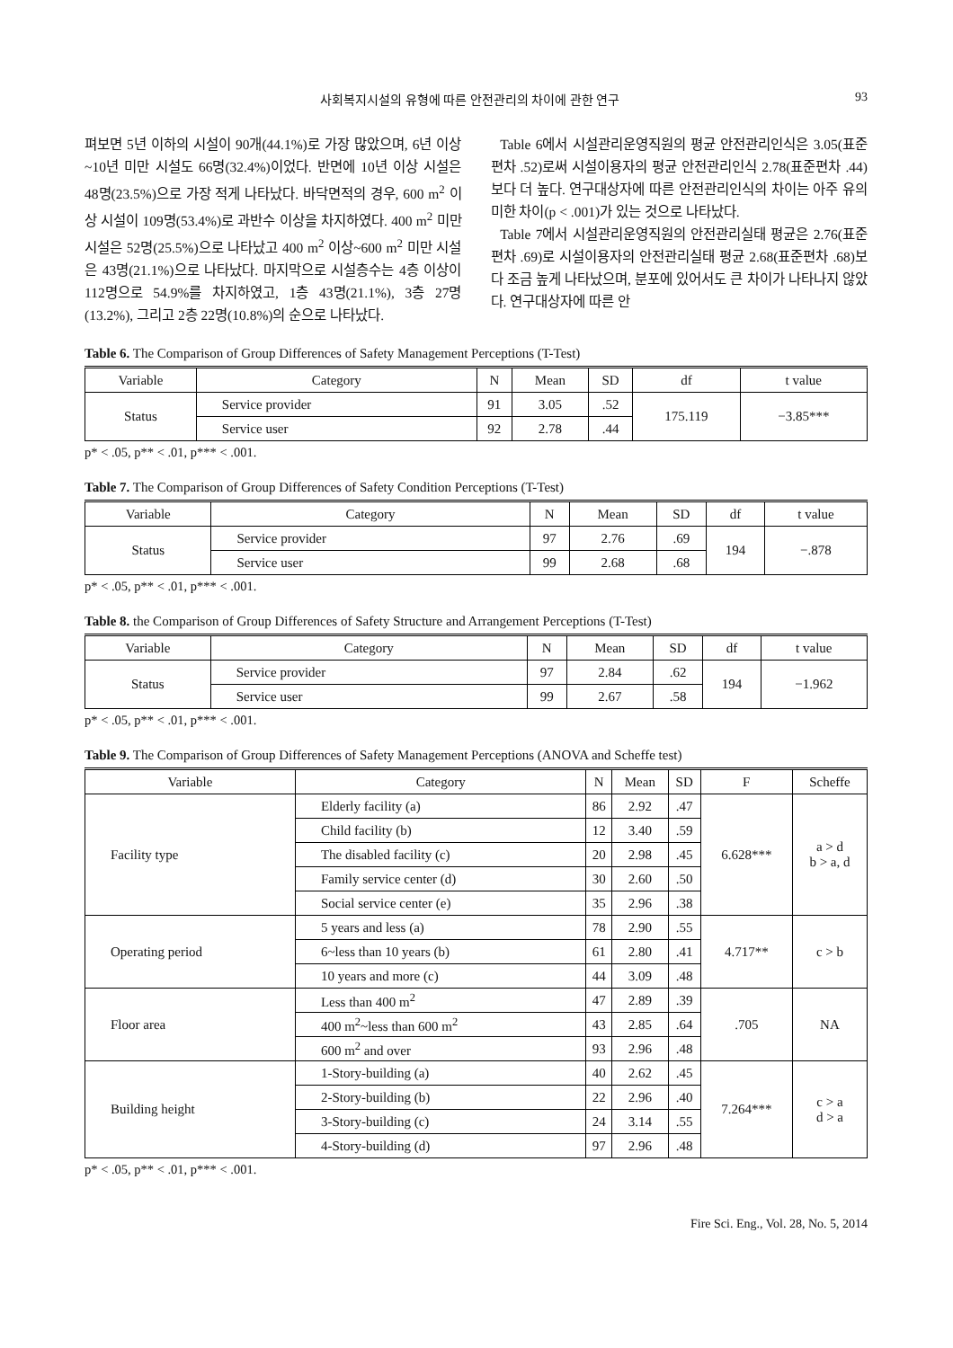사회복지시설의 유형에 따른 안전관리의 차이에 관한 연구 93
펴보면 5년 이하의 시설이 90개(44.1%)로 가장 많았으며, 6년 이상~10년 미만 시설도 66명(32.4%)이었다. 반면에 10년 이상 시설은 48명(23.5%)으로 가장 적게 나타났다. 바닥면적의 경우, 600 m<sup>2</sup> 이상 시설이 109명(53.4%)로 과반수 이상을 차지하였다. 400 m<sup>2</sup> 미만 시설은 52명(25.5%)으로 나타났고 400 m<sup>2</sup> 이상~600 m<sup>2</sup> 미만 시설은 43명(21.1%)으로 나타났다. 마지막으로 시설층수는 4층 이상이 112명으로 54.9%를 차지하였고, 1층 43명(21.1%), 3층 27명(13.2%), 그리고 2층 22명(10.8%)의 순으로 나타났다.
Table 6에서 시설관리운영직원의 평균 안전관리인식은 3.05(표준편차 .52)로써 시설이용자의 평균 안전관리인식 2.78(표준편차 .44)보다 더 높다. 연구대상자에 따른 안전관리인식의 차이는 아주 유의미한 차이(p < .001)가 있는 것으로 나타났다.
Table 7에서 시설관리운영직원의 안전관리실태 평균은 2.76(표준편차 .69)로 시설이용자의 안전관리실태 평균 2.68(표준편차 .68)보다 조금 높게 나타났으며, 분포에 있어서도 큰 차이가 나타나지 않았다. 연구대상자에 따른 안
Table 6. The Comparison of Group Differences of Safety Management Perceptions (T-Test)
| Variable | Category | N | Mean | SD | df | t value |
| --- | --- | --- | --- | --- | --- | --- |
| Status | Service provider | 91 | 3.05 | .52 | 175.119 | −3.85*** |
| | Service user | 92 | 2.78 | .44 | | |
p* < .05, p** < .01, p*** < .001.
Table 7. The Comparison of Group Differences of Safety Condition Perceptions (T-Test)
| Variable | Category | N | Mean | SD | df | t value |
| --- | --- | --- | --- | --- | --- | --- |
| Status | Service provider | 97 | 2.76 | .69 | 194 | −.878 |
| | Service user | 99 | 2.68 | .68 | | |
p* < .05, p** < .01, p*** < .001.
Table 8. the Comparison of Group Differences of Safety Structure and Arrangement Perceptions (T-Test)
| Variable | Category | N | Mean | SD | df | t value |
| --- | --- | --- | --- | --- | --- | --- |
| Status | Service provider | 97 | 2.84 | .62 | 194 | −1.962 |
| | Service user | 99 | 2.67 | .58 | | |
p* < .05, p** < .01, p*** < .001.
Table 9. The Comparison of Group Differences of Safety Management Perceptions (ANOVA and Scheffe test)
| Variable | Category | N | Mean | SD | F | Scheffe |
| --- | --- | --- | --- | --- | --- | --- |
| Facility type | Elderly facility (a) | 86 | 2.92 | .47 | 6.628*** | a > d b > a, d |
| | Child facility (b) | 12 | 3.40 | .59 | | |
| | The disabled facility (c) | 20 | 2.98 | .45 | | |
| | Family service center (d) | 30 | 2.60 | .50 | | |
| | Social service center (e) | 35 | 2.96 | .38 | | |
| Operating period | 5 years and less (a) | 78 | 2.90 | .55 | 4.717** | c > b |
| | 6~less than 10 years (b) | 61 | 2.80 | .41 | | |
| | 10 years and more (c) | 44 | 3.09 | .48 | | |
| Floor area | Less than 400 m<sup>2</sup> | 47 | 2.89 | .39 | .705 | NA |
| | 400 m<sup>2</sup>~less than 600 m<sup>2</sup> | 43 | 2.85 | .64 | | |
| | 600 m<sup>2</sup> and over | 93 | 2.96 | .48 | | |
| Building height | 1-Story-building (a) | 40 | 2.62 | .45 | 7.264*** | c > a d > a |
| | 2-Story-building (b) | 22 | 2.96 | .40 | | |
| | 3-Story-building (c) | 24 | 3.14 | .55 | | |
| | 4-Story-building (d) | 97 | 2.96 | .48 | | |
p* < .05, p** < .01, p*** < .001.
Fire Sci. Eng., Vol. 28, No. 5, 2014